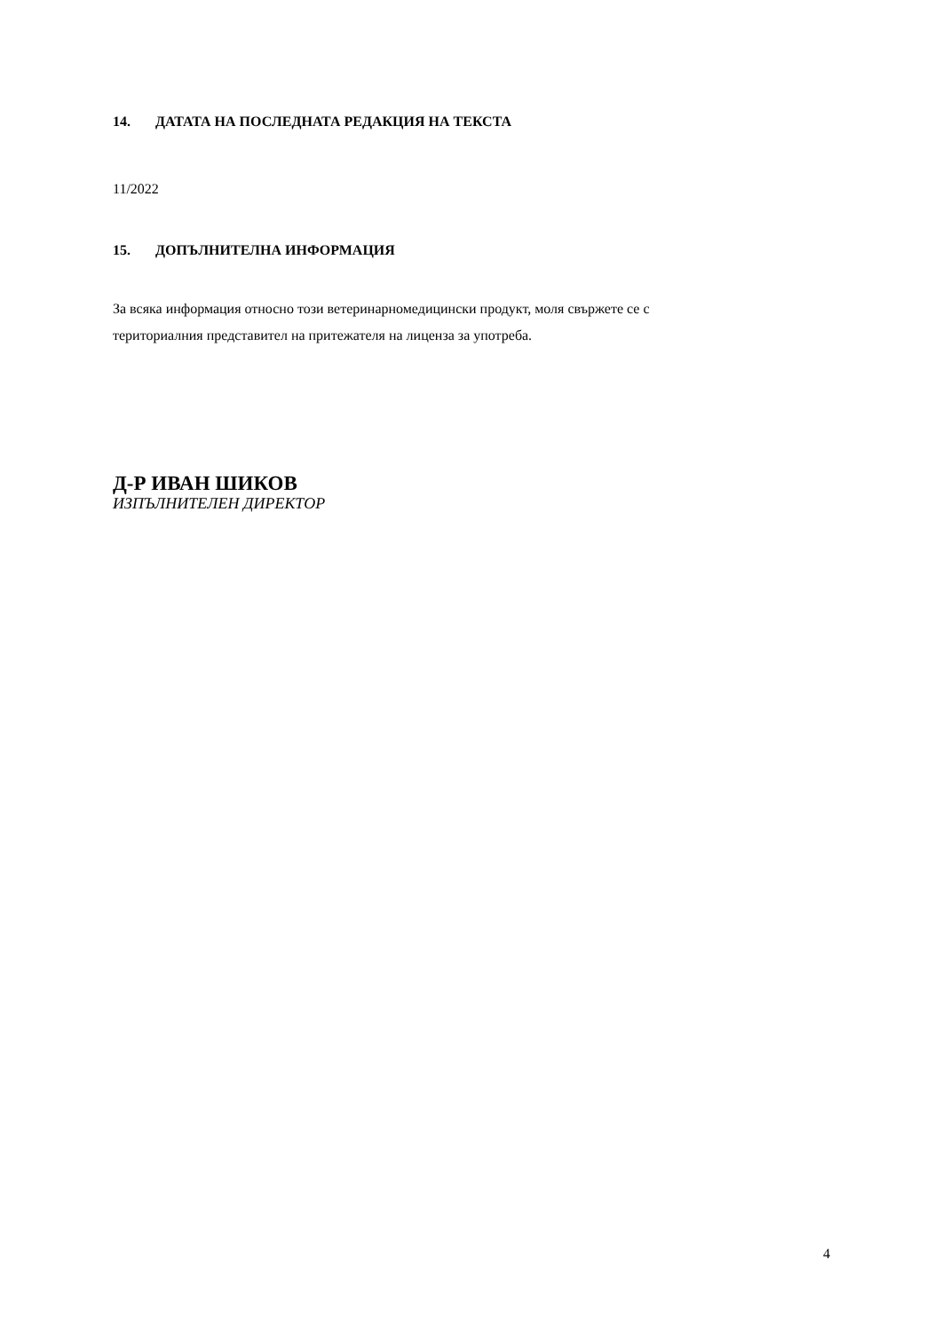14. ДАТАТА НА ПОСЛЕДНАТА РЕДАКЦИЯ НА ТЕКСТА
11/2022
15. ДОПЪЛНИТЕЛНА ИНФОРМАЦИЯ
За всяка информация относно този ветеринарномедицински продукт, моля свържете се с
териториалния представител на притежателя на лицензa за употреба.
Д-Р ИВАН ШИКОВ
ИЗПЪЛНИТЕЛЕН ДИРЕКТОР
4